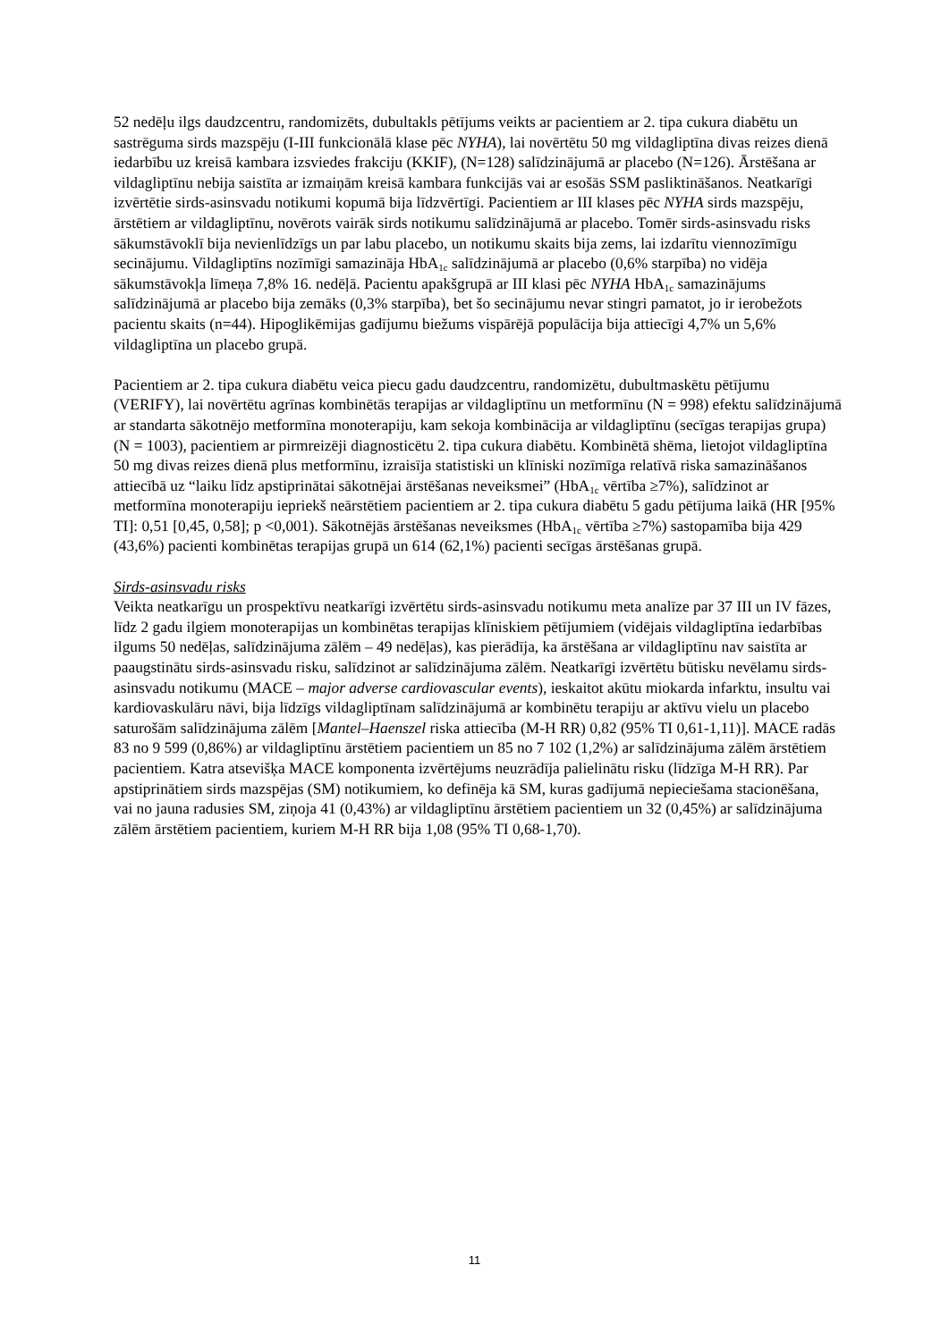52 nedēļu ilgs daudzcentru, randomizēts, dubultakls pētījums veikts ar pacientiem ar 2. tipa cukura diabētu un sastrēguma sirds mazspēju (I-III funkcionālā klase pēc NYHA), lai novērtētu 50 mg vildagliptīna divas reizes dienā iedarbību uz kreisā kambara izsviedes frakciju (KKIF), (N=128) salīdzinājumā ar placebo (N=126). Ārstēšana ar vildagliptīnu nebija saistīta ar izmaiņām kreisā kambara funkcijās vai ar esošās SSM pasliktināšanos. Neatkarīgi izvērtētie sirds-asinsvadu notikumi kopumā bija līdzvērtīgi. Pacientiem ar III klases pēc NYHA sirds mazspēju, ārstētiem ar vildagliptīnu, novērots vairāk sirds notikumu salīdzinājumā ar placebo. Tomēr sirds-asinsvadu risks sākumstāvoklī bija nevienlīdzīgs un par labu placebo, un notikumu skaits bija zems, lai izdarītu viennozīmīgu secinājumu. Vildagliptīns nozīmīgi samazināja HbA<sub>1c</sub> salīdzinājumā ar placebo (0,6% starpība) no vidēja sākumstāvokļa līmeņa 7,8% 16. nedēļā. Pacientu apakšgrupā ar III klasi pēc NYHA HbA<sub>1c</sub> samazinājums salīdzinājumā ar placebo bija zemāks (0,3% starpība), bet šo secinājumu nevar stingri pamatot, jo ir ierobežots pacientu skaits (n=44). Hipoglikēmijas gadījumu biežums vispārējā populācija bija attiecīgi 4,7% un 5,6% vildagliptīna un placebo grupā.
Pacientiem ar 2. tipa cukura diabētu veica piecu gadu daudzcentru, randomizētu, dubultmaskētu pētījumu (VERIFY), lai novērtētu agrīnas kombinētās terapijas ar vildagliptīnu un metformīnu (N = 998) efektu salīdzinājumā ar standarta sākotnējo metformīna monoterapiju, kam sekoja kombinācija ar vildagliptīnu (secīgas terapijas grupa) (N = 1003), pacientiem ar pirmreizēji diagnosticētu 2. tipa cukura diabētu. Kombinētā shēma, lietojot vildagliptīna 50 mg divas reizes dienā plus metformīnu, izraisīja statistiski un klīniski nozīmīga relatīvā riska samazināšanos attiecībā uz “laiku līdz apstiprinātai sākotnējai ārstēšanas neveiksmei” (HbA<sub>1c</sub> vērtība ≥7%), salīdzinot ar metformīna monoterapiju iepriekš neārstētiem pacientiem ar 2. tipa cukura diabētu 5 gadu pētījuma laikā (HR [95% TI]: 0,51 [0,45, 0,58]; p <0,001). Sākotnējās ārstēšanas neveiksmes (HbA<sub>1c</sub> vērtība ≥7%) sastopamība bija 429 (43,6%) pacienti kombinētas terapijas grupā un 614 (62,1%) pacienti secīgas ārstēšanas grupā.
Sirds-asinsvadu risks
Veikta neatkarīgu un prospektīvu neatkarīgi izvērtētu sirds-asinsvadu notikumu meta analīze par 37 III un IV fāzes, līdz 2 gadu ilgiem monoterapijas un kombinētas terapijas klīniskiem pētījumiem (vidējais vildagliptīna iedarbības ilgums 50 nedēļas, salīdzinājuma zālēm – 49 nedēļas), kas pierādīja, ka ārstēšana ar vildagliptīnu nav saistīta ar paaugstinātu sirds-asinsvadu risku, salīdzinot ar salīdzinājuma zālēm. Neatkarīgi izvērtētu būtisku nevēlamu sirds-asinsvadu notikumu (MACE – major adverse cardiovascular events), ieskaitot akūtu miokarda infarktu, insultu vai kardiovaskulāru nāvi, bija līdzīgs vildagliptīnam salīdzinājumā ar kombinētu terapiju ar aktīvu vielu un placebo saturošām salīdzinājuma zālēm [Mantel–Haenszel riska attiecība (M-H RR) 0,82 (95% TI 0,61-1,11)]. MACE radās 83 no 9 599 (0,86%) ar vildagliptīnu ārstētiem pacientiem un 85 no 7 102 (1,2%) ar salīdzinājuma zālēm ārstētiem pacientiem. Katra atsevišķa MACE komponenta izvērtējums neuzrādīja palielinātu risku (līdzīga M-H RR). Par apstiprinātiem sirds mazspējas (SM) notikumiem, ko definēja kā SM, kuras gadījumā nepieciešama stacionēšana, vai no jauna radusies SM, ziņoja 41 (0,43%) ar vildagliptīnu ārstētiem pacientiem un 32 (0,45%) ar salīdzinājuma zālēm ārstētiem pacientiem, kuriem M-H RR bija 1,08 (95% TI 0,68-1,70).
11